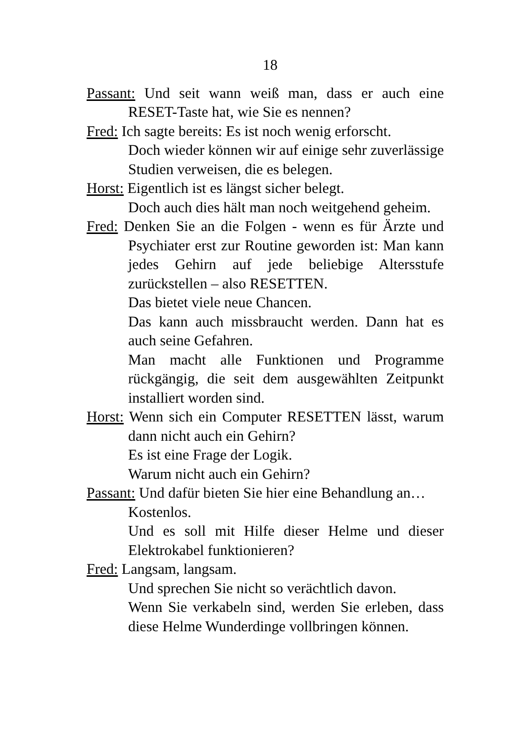18
Passant: Und seit wann weiß man, dass er auch eine RESET-Taste hat, wie Sie es nennen?
Fred: Ich sagte bereits: Es ist noch wenig erforscht.
Doch wieder können wir auf einige sehr zuverlässige Studien verweisen, die es belegen.
Horst: Eigentlich ist es längst sicher belegt.
Doch auch dies hält man noch weitgehend geheim.
Fred: Denken Sie an die Folgen - wenn es für Ärzte und Psychiater erst zur Routine geworden ist: Man kann jedes Gehirn auf jede beliebige Altersstufe zurückstellen – also RESETTEN.
Das bietet viele neue Chancen.
Das kann auch missbraucht werden. Dann hat es auch seine Gefahren.
Man macht alle Funktionen und Programme rückgängig, die seit dem ausgewählten Zeitpunkt installiert worden sind.
Horst: Wenn sich ein Computer RESETTEN lässt, warum dann nicht auch ein Gehirn?
Es ist eine Frage der Logik.
Warum nicht auch ein Gehirn?
Passant: Und dafür bieten Sie hier eine Behandlung an…
Kostenlos.
Und es soll mit Hilfe dieser Helme und dieser Elektrokabel funktionieren?
Fred: Langsam, langsam.
Und sprechen Sie nicht so verächtlich davon.
Wenn Sie verkabeln sind, werden Sie erleben, dass diese Helme Wunderdinge vollbringen können.